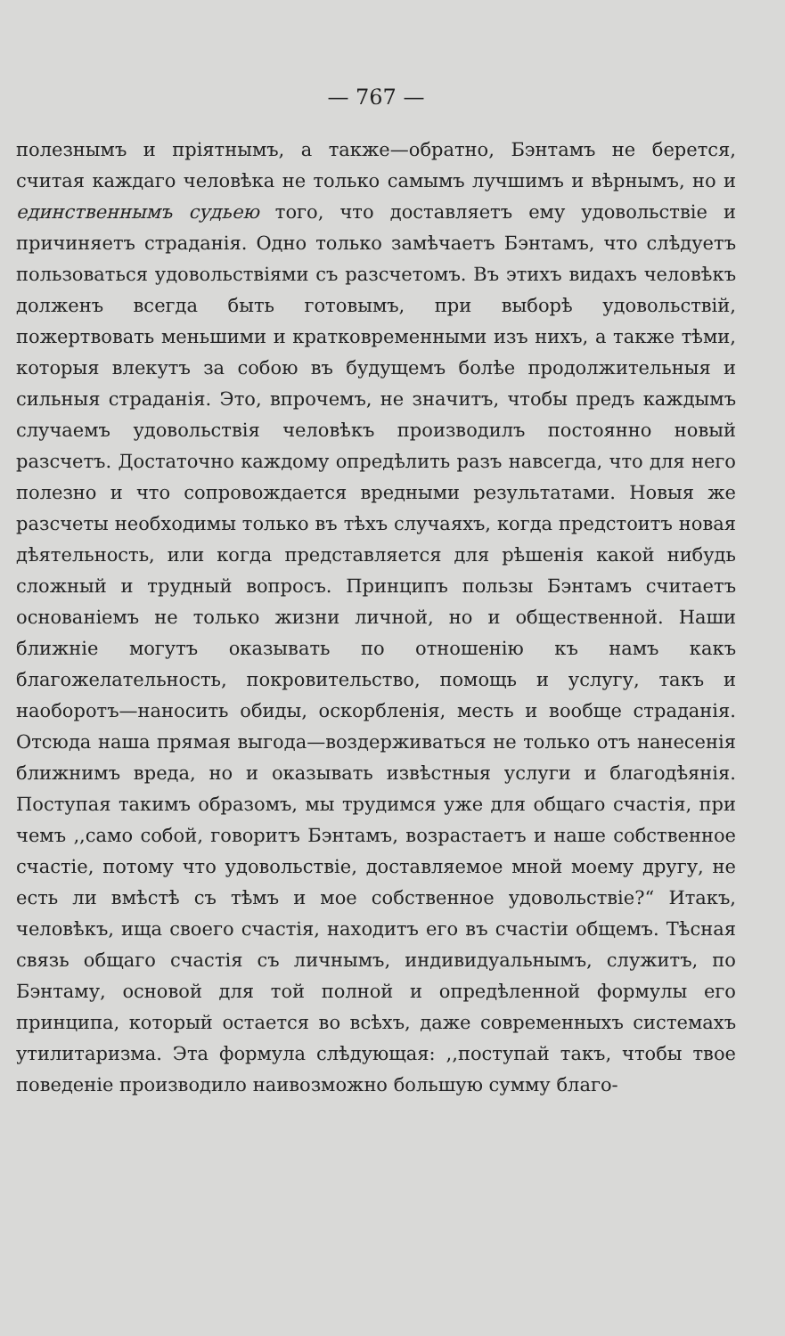— 767 —
полезнымъ и пріятнымъ, а также—обратно, Бэнтамъ не берется, считая каждаго человѣка не только самымъ лучшимъ и вѣрнымъ, но и единственнымъ судьею того, что доставляетъ ему удовольствіе и причиняетъ страданія. Одно только замѣчаетъ Бэнтамъ, что слѣдуетъ пользоваться удовольствіями съ разсчетомъ. Въ этихъ видахъ человѣкъ долженъ всегда быть готовымъ, при выборѣ удовольствій, пожертвовать меньшими и кратковременными изъ нихъ, а также тѣми, которыя влекутъ за собою въ будущемъ болѣе продолжительныя и сильныя страданія. Это, впрочемъ, не значитъ, чтобы предъ каждымъ случаемъ удовольствія человѣкъ производилъ постоянно новый разсчетъ. Достаточно каждому опредѣлить разъ навсегда, что для него полезно и что сопровождается вредными результатами. Новыя же разсчеты необходимы только въ тѣхъ случаяхъ, когда предстоитъ новая дѣятельность, или когда представляется для рѣшенія какой нибудь сложный и трудный вопросъ. Принципъ пользы Бэнтамъ считаетъ основаніемъ не только жизни личной, но и общественной. Наши ближніе могутъ оказывать по отношенію къ намъ какъ благожелательность, покровительство, помощь и услугу, такъ и наоборотъ—наносить обиды, оскорбленія, месть и вообще страданія. Отсюда наша прямая выгода—воздерживаться не только отъ нанесенія ближнимъ вреда, но и оказывать извѣстныя услуги и благодѣянія. Поступая такимъ образомъ, мы трудимся уже для общаго счастія, при чемъ ,,само собой, говоритъ Бэнтамъ, возрастаетъ и наше собственное счастіе, потому что удовольствіе, доставляемое мной моему другу, не есть ли вмѣстѣ съ тѣмъ и мое собственное удовольствіе?“ Итакъ, человѣкъ, ища своего счастія, находитъ его въ счастіи общемъ. Тѣсная связь общаго счастія съ личнымъ, индивидуальнымъ, служитъ, по Бэнтаму, основой для той полной и опредѣленной формулы его принципа, который остается во всѣхъ, даже современныхъ системахъ утилитаризма. Эта формула слѣдующая: ,,поступай такъ, чтобы твое поведеніе производило наивозможно большую сумму благо-